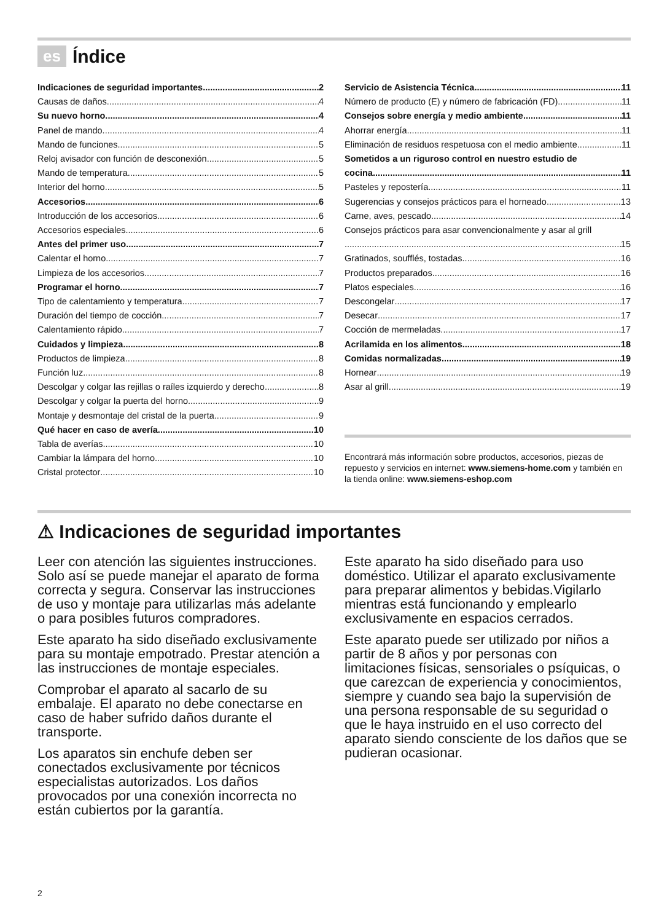es Índice
Indicaciones de seguridad importantes 2
Causas de daños 4
Su nuevo horno 4
Panel de mando 4
Mando de funciones 5
Reloj avisador con función de desconexión 5
Mando de temperatura 5
Interior del horno 5
Accesorios 6
Introducción de los accesorios 6
Accesorios especiales 6
Antes del primer uso 7
Calentar el horno 7
Limpieza de los accesorios 7
Programar el horno 7
Tipo de calentamiento y temperatura 7
Duración del tiempo de cocción 7
Calentamiento rápido 7
Cuidados y limpieza 8
Productos de limpieza 8
Función luz 8
Descolgar y colgar las rejillas o raíles izquierdo y derecho 8
Descolgar y colgar la puerta del horno 9
Montaje y desmontaje del cristal de la puerta 9
Qué hacer en caso de avería 10
Tabla de averías 10
Cambiar la lámpara del horno 10
Cristal protector 10
Servicio de Asistencia Técnica 11
Número de producto (E) y número de fabricación (FD) 11
Consejos sobre energía y medio ambiente 11
Ahorrar energía 11
Eliminación de residuos respetuosa con el medio ambiente 11
Sometidos a un riguroso control en nuestro estudio de
cocina 11
Pasteles y repostería 11
Sugerencias y consejos prácticos para el horneado 13
Carne, aves, pescado 14
Consejos prácticos para asar convencionalmente y asar al grill
15
Gratinados, soufflés, tostadas 16
Productos preparados 16
Platos especiales 16
Descongelar 17
Desecar 17
Cocción de mermeladas 17
Acrilamida en los alimentos 18
Comidas normalizadas 19
Hornear 19
Asar al grill 19
Encontrará más información sobre productos, accesorios, piezas de repuesto y servicios en internet: www.siemens-home.com y también en la tienda online: www.siemens-eshop.com
⚠ Indicaciones de seguridad importantes
Leer con atención las siguientes instrucciones. Solo así se puede manejar el aparato de forma correcta y segura. Conservar las instrucciones de uso y montaje para utilizarlas más adelante o para posibles futuros compradores.
Este aparato ha sido diseñado exclusivamente para su montaje empotrado. Prestar atención a las instrucciones de montaje especiales.
Comprobar el aparato al sacarlo de su embalaje. El aparato no debe conectarse en caso de haber sufrido daños durante el transporte.
Los aparatos sin enchufe deben ser conectados exclusivamente por técnicos especialistas autorizados. Los daños provocados por una conexión incorrecta no están cubiertos por la garantía.
Este aparato ha sido diseñado para uso doméstico. Utilizar el aparato exclusivamente para preparar alimentos y bebidas.Vigilarlo mientras está funcionando y emplearlo exclusivamente en espacios cerrados.
Este aparato puede ser utilizado por niños a partir de 8 años y por personas con limitaciones físicas, sensoriales o psíquicas, o que carezcan de experiencia y conocimientos, siempre y cuando sea bajo la supervisión de una persona responsable de su seguridad o que le haya instruido en el uso correcto del aparato siendo consciente de los daños que se pudieran ocasionar.
2